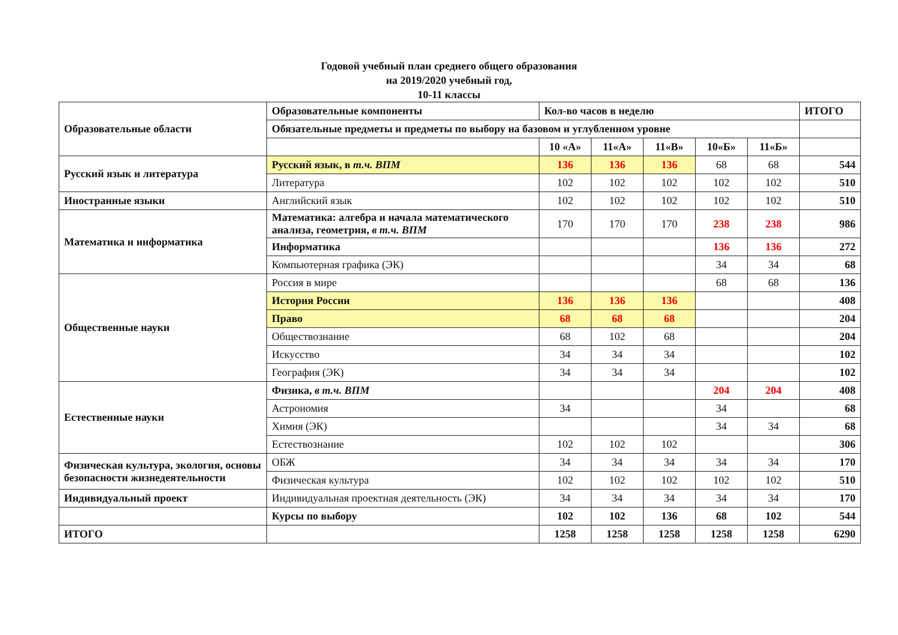Годовой учебный план среднего общего образования
на 2019/2020 учебный год,
10-11 классы
| Образовательные области | Образовательные компоненты | Кол-во часов в неделю | | | | | ИТОГО |
| --- | --- | --- | --- | --- | --- | --- | --- |
| | Обязательные предметы и предметы по выбору на базовом и углубленном уровне | | | | | | |
| | | 10 «А» | 11«А» | 11«В» | 10«Б» | 11«Б» | |
| Русский язык и литература | Русский язык, в т.ч. ВПМ | 136 | 136 | 136 | 68 | 68 | 544 |
| | Литература | 102 | 102 | 102 | 102 | 102 | 510 |
| Иностранные языки | Английский язык | 102 | 102 | 102 | 102 | 102 | 510 |
| Математика и информатика | Математика: алгебра и начала математического анализа, геометрия, в т.ч. ВПМ | 170 | 170 | 170 | 238 | 238 | 986 |
| | Информатика | | | | 136 | 136 | 272 |
| | Компьютерная графика (ЭК) | | | | 34 | 34 | 68 |
| Общественные науки | Россия в мире | | | | 68 | 68 | 136 |
| | История России | 136 | 136 | 136 | | | 408 |
| | Право | 68 | 68 | 68 | | | 204 |
| | Обществознание | 68 | 102 | 68 | | | 204 |
| | Искусство | 34 | 34 | 34 | | | 102 |
| | География (ЭК) | 34 | 34 | 34 | | | 102 |
| Естественные науки | Физика, в т.ч. ВПМ | | | | 204 | 204 | 408 |
| | Астрономия | 34 | | | 34 | | 68 |
| | Химия (ЭК) | | | | 34 | 34 | 68 |
| | Естествознание | 102 | 102 | 102 | | | 306 |
| Физическая культура, экология, основы безопасности жизнедеятельности | ОБЖ | 34 | 34 | 34 | 34 | 34 | 170 |
| | Физическая культура | 102 | 102 | 102 | 102 | 102 | 510 |
| Индивидуальный проект | Индивидуальная проектная деятельность (ЭК) | 34 | 34 | 34 | 34 | 34 | 170 |
| | Курсы по выбору | 102 | 102 | 136 | 68 | 102 | 544 |
| ИТОГО | | 1258 | 1258 | 1258 | 1258 | 1258 | 6290 |